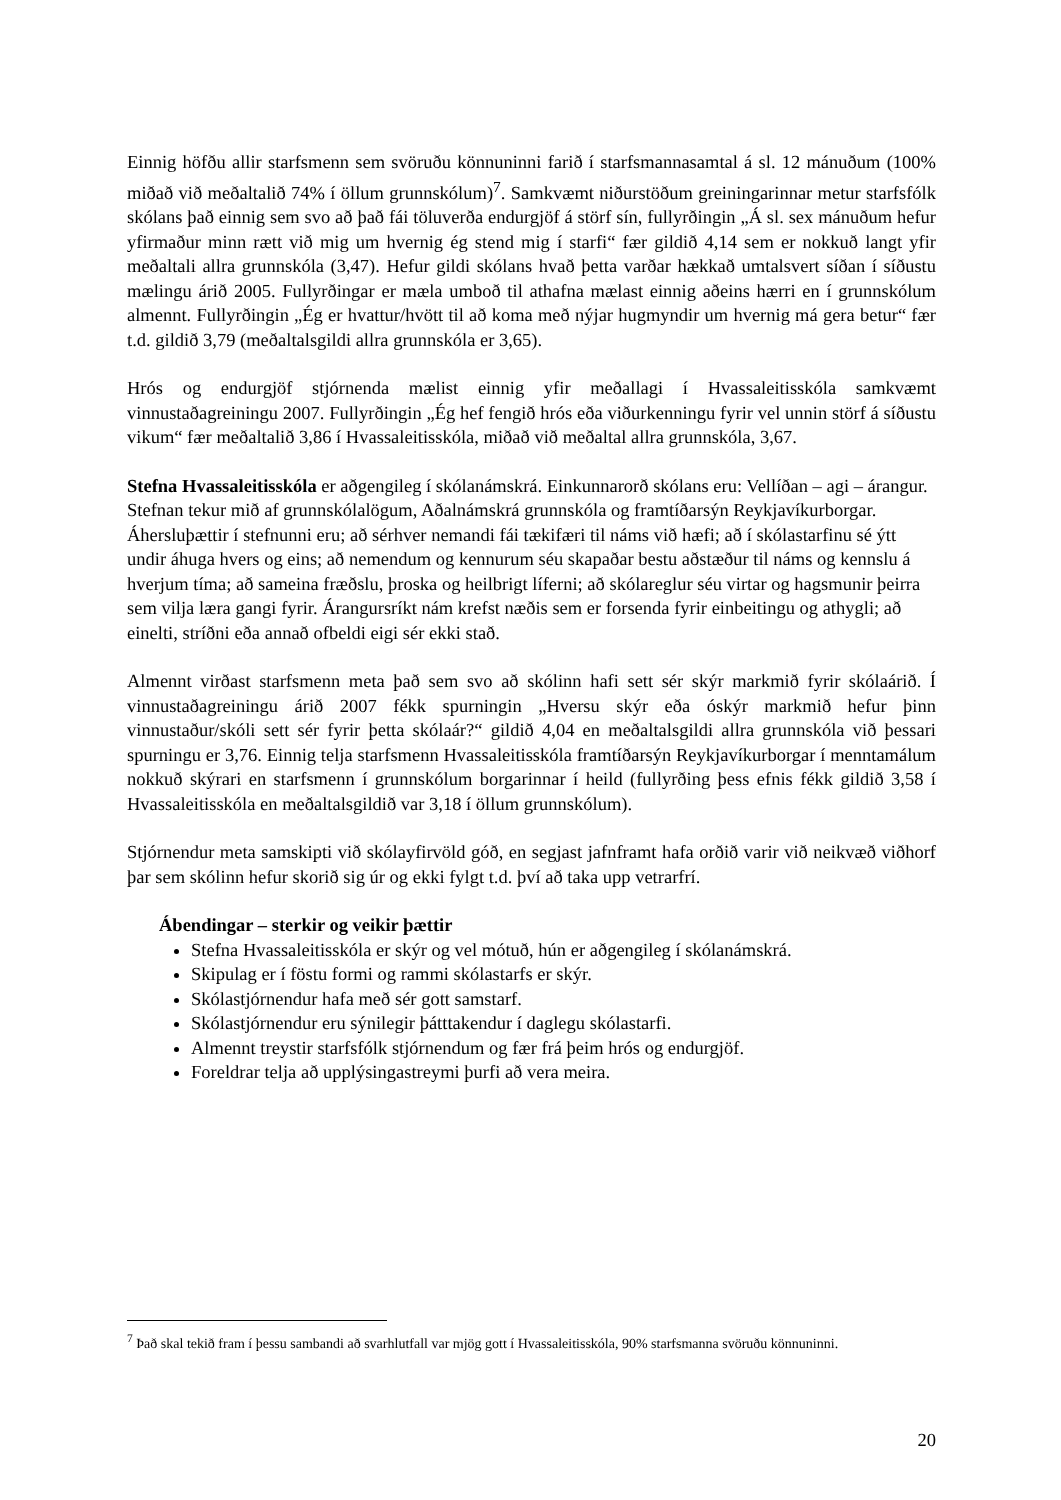Einnig höfðu allir starfsmenn sem svöruðu könnuninni farið í starfsmannasamtal á sl. 12 mánuðum (100% miðað við meðaltalið 74% í öllum grunnskólum)<sup>7</sup>. Samkvæmt niðurstöðum greiningarinnar metur starfsfólk skólans það einnig sem svo að það fái töluverða endurgjöf á störf sín, fullyrðingin „Á sl. sex mánuðum hefur yfirmaður minn rætt við mig um hvernig ég stend mig í starfi“ fær gildið 4,14 sem er nokkuð langt yfir meðaltali allra grunnskóla (3,47). Hefur gildi skólans hvað þetta varðar hækkað umtalsvert síðan í síðustu mælingu árið 2005. Fullyrðingar er mæla umboð til athafna mælast einnig aðeins hærri en í grunnskólum almennt. Fullyrðingin „Ég er hvattur/hvött til að koma með nýjar hugmyndir um hvernig má gera betur“ fær t.d. gildið 3,79 (meðaltalsgildi allra grunnskóla er 3,65).
Hrós og endurgjöf stjórnenda mælist einnig yfir meðallagi í Hvassaleitisskóla samkvæmt vinnustaðagreiningu 2007. Fullyrðingin „Ég hef fengið hrós eða viðurkenningu fyrir vel unnin störf á síðustu vikum“ fær meðaltalið 3,86 í Hvassaleitisskóla, miðað við meðaltal allra grunnskóla, 3,67.
Stefna Hvassaleitisskóla er aðgengileg í skólanámskrá. Einkunnarorð skólans eru: Vellíðan – agi – árangur. Stefnan tekur mið af grunnskólalögum, Aðalnámskrá grunnskóla og framtíðarsýn Reykjavíkurborgar. Áhersluþættir í stefnunni eru; að sérhver nemandi fái tækifæri til náms við hæfi; að í skólastarfinu sé ýtt undir áhuga hvers og eins; að nemendum og kennurum séu skapaðar bestu aðstæður til náms og kennslu á hverjum tíma; að sameina fræðslu, þroska og heilbrigt líferni; að skólareglur séu virtar og hagsmunir þeirra sem vilja læra gangi fyrir. Árangursríkt nám krefst næðis sem er forsenda fyrir einbeitingu og athygli; að einelti, stríðni eða annað ofbeldi eigi sér ekki stað.
Almennt virðast starfsmenn meta það sem svo að skólinn hafi sett sér skýr markmið fyrir skólaárið. Í vinnustaðagreiningu árið 2007 fékk spurningin „Hversu skýr eða óskýr markmið hefur þinn vinnustaður/skóli sett sér fyrir þetta skólaár?“ gildið 4,04 en meðaltalsgildi allra grunnskóla við þessari spurningu er 3,76. Einnig telja starfsmenn Hvassaleitisskóla framtíðarsýn Reykjavíkurborgar í menntamálum nokkuð skýrari en starfsmenn í grunnskólum borgarinnar í heild (fullyrðing þess efnis fékk gildið 3,58 í Hvassaleitisskóla en meðaltalsgildið var 3,18 í öllum grunnskólum).
Stjórnendur meta samskipti við skólayfirvöld góð, en segjast jafnframt hafa orðið varir við neikvæð viðhorf þar sem skólinn hefur skorið sig úr og ekki fylgt t.d. því að taka upp vetrarfrí.
Ábendingar – sterkir og veikir þættir
Stefna Hvassaleitisskóla er skýr og vel mótuð, hún er aðgengileg í skólanámskrá.
Skipulag er í föstu formi og rammi skólastarfs er skýr.
Skólastjórnendur hafa með sér gott samstarf.
Skólastjórnendur eru sýnilegir þátttakendur í daglegu skólastarfi.
Almennt treystir starfsfólk stjórnendum og fær frá þeim hrós og endurgjöf.
Foreldrar telja að upplýsingastreymi þurfi að vera meira.
<sup>7</sup> Það skal tekið fram í þessu sambandi að svarhlutfall var mjög gott í Hvassaleitisskóla, 90% starfsmanna svöruðu könnuninni.
20